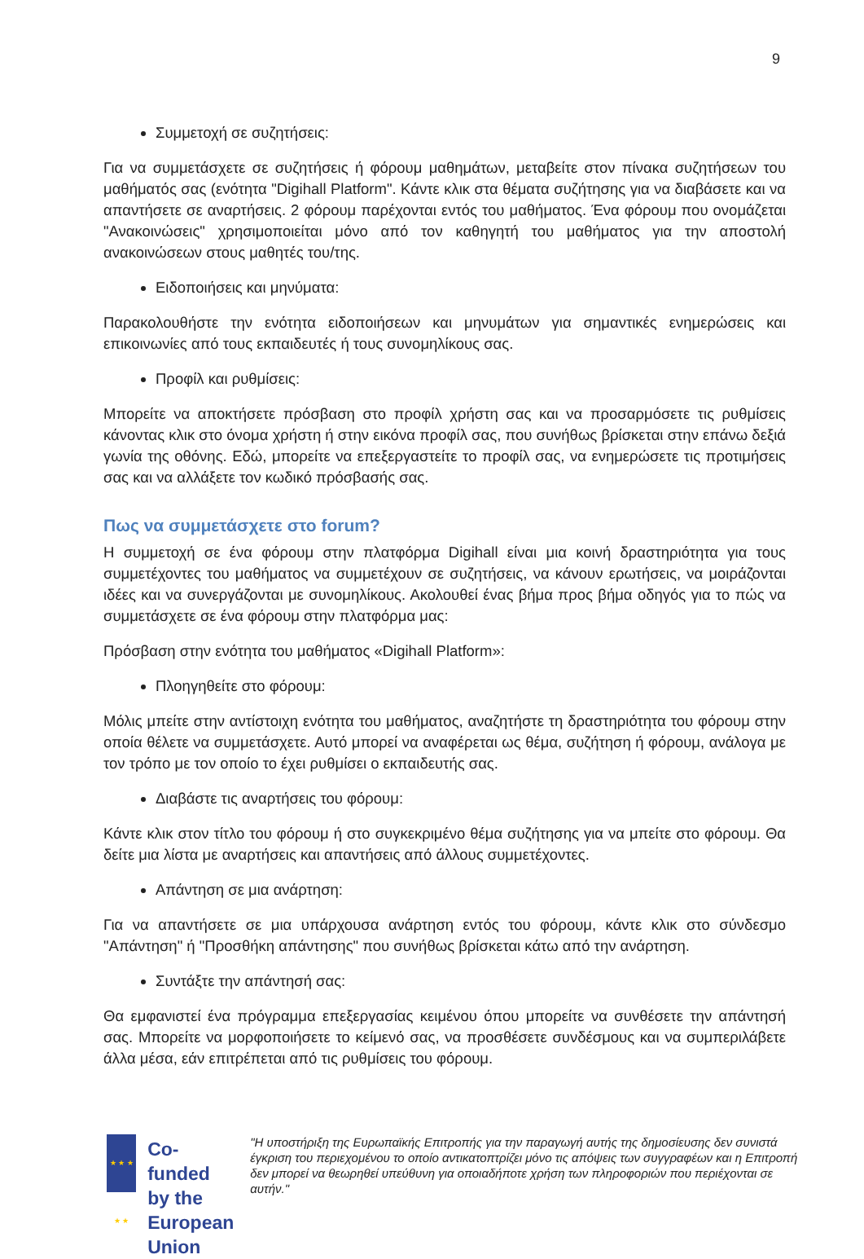9
Συμμετοχή σε συζητήσεις:
Για να συμμετάσχετε σε συζητήσεις ή φόρουμ μαθημάτων, μεταβείτε στον πίνακα συζητήσεων του μαθήματός σας (ενότητα "Digihall Platform". Κάντε κλικ στα θέματα συζήτησης για να διαβάσετε και να απαντήσετε σε αναρτήσεις. 2 φόρουμ παρέχονται εντός του μαθήματος. Ένα φόρουμ που ονομάζεται "Ανακοινώσεις" χρησιμοποιείται μόνο από τον καθηγητή του μαθήματος για την αποστολή ανακοινώσεων στους μαθητές του/της.
Ειδοποιήσεις και μηνύματα:
Παρακολουθήστε την ενότητα ειδοποιήσεων και μηνυμάτων για σημαντικές ενημερώσεις και επικοινωνίες από τους εκπαιδευτές ή τους συνομηλίκους σας.
Προφίλ και ρυθμίσεις:
Μπορείτε να αποκτήσετε πρόσβαση στο προφίλ χρήστη σας και να προσαρμόσετε τις ρυθμίσεις κάνοντας κλικ στο όνομα χρήστη ή στην εικόνα προφίλ σας, που συνήθως βρίσκεται στην επάνω δεξιά γωνία της οθόνης. Εδώ, μπορείτε να επεξεργαστείτε το προφίλ σας, να ενημερώσετε τις προτιμήσεις σας και να αλλάξετε τον κωδικό πρόσβασής σας.
Πως να συμμετάσχετε στο forum?
Η συμμετοχή σε ένα φόρουμ στην πλατφόρμα Digihall είναι μια κοινή δραστηριότητα για τους συμμετέχοντες του μαθήματος να συμμετέχουν σε συζητήσεις, να κάνουν ερωτήσεις, να μοιράζονται ιδέες και να συνεργάζονται με συνομηλίκους. Ακολουθεί ένας βήμα προς βήμα οδηγός για το πώς να συμμετάσχετε σε ένα φόρουμ στην πλατφόρμα μας:
Πρόσβαση στην ενότητα του μαθήματος «Digihall Platform»:
Πλοηγηθείτε στο φόρουμ:
Μόλις μπείτε στην αντίστοιχη ενότητα του μαθήματος, αναζητήστε τη δραστηριότητα του φόρουμ στην οποία θέλετε να συμμετάσχετε. Αυτό μπορεί να αναφέρεται ως θέμα, συζήτηση ή φόρουμ, ανάλογα με τον τρόπο με τον οποίο το έχει ρυθμίσει ο εκπαιδευτής σας.
Διαβάστε τις αναρτήσεις του φόρουμ:
Κάντε κλικ στον τίτλο του φόρουμ ή στο συγκεκριμένο θέμα συζήτησης για να μπείτε στο φόρουμ. Θα δείτε μια λίστα με αναρτήσεις και απαντήσεις από άλλους συμμετέχοντες.
Απάντηση σε μια ανάρτηση:
Για να απαντήσετε σε μια υπάρχουσα ανάρτηση εντός του φόρουμ, κάντε κλικ στο σύνδεσμο "Απάντηση" ή "Προσθήκη απάντησης" που συνήθως βρίσκεται κάτω από την ανάρτηση.
Συντάξτε την απάντησή σας:
Θα εμφανιστεί ένα πρόγραμμα επεξεργασίας κειμένου όπου μπορείτε να συνθέσετε την απάντησή σας. Μπορείτε να μορφοποιήσετε το κείμενό σας, να προσθέσετε συνδέσμους και να συμπεριλάβετε άλλα μέσα, εάν επιτρέπεται από τις ρυθμίσεις του φόρουμ.
★ ★ ★ ★ ★
Co-funded by the European Union
"Η υποστήριξη της Ευρωπαϊκής Επιτροπής για την παραγωγή αυτής της δημοσίευσης δεν συνιστά έγκριση του περιεχομένου το οποίο αντικατοπτρίζει μόνο τις απόψεις των συγγραφέων και η Επιτροπή δεν μπορεί να θεωρηθεί υπεύθυνη για οποιαδήποτε χρήση των πληροφοριών που περιέχονται σε αυτήν."